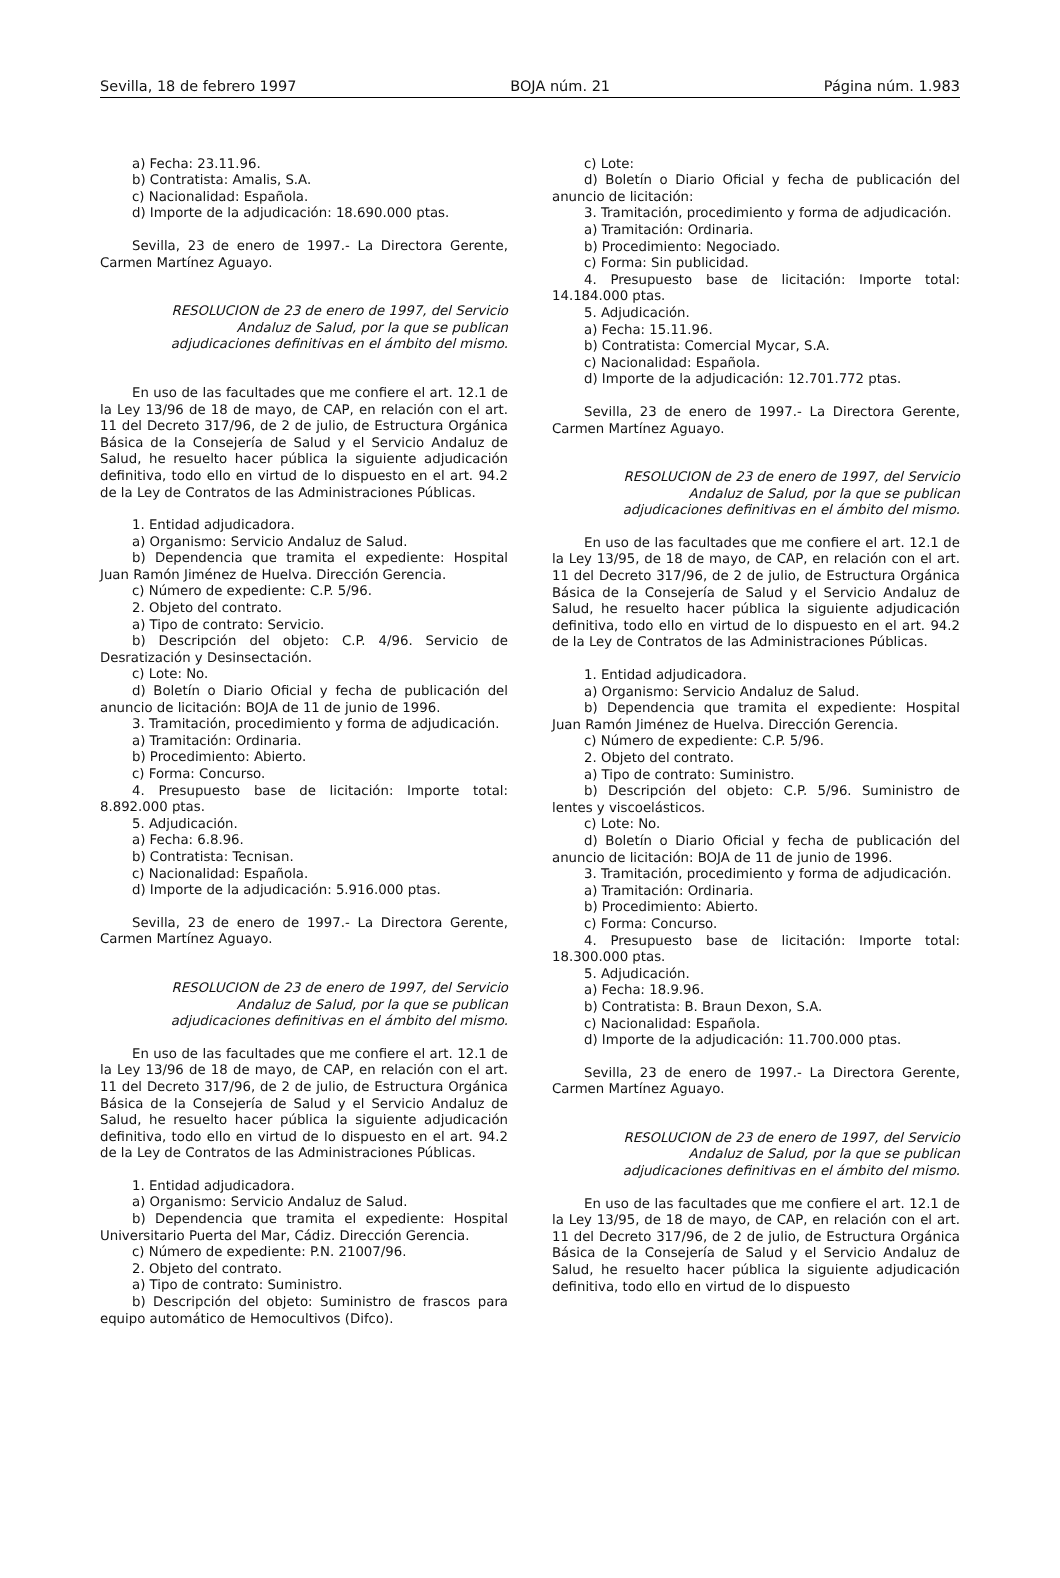Sevilla, 18 de febrero 1997 BOJA núm. 21 Página núm. 1.983
a) Fecha: 23.11.96.
b) Contratista: Amalis, S.A.
c) Nacionalidad: Española.
d) Importe de la adjudicación: 18.690.000 ptas.
Sevilla, 23 de enero de 1997.- La Directora Gerente, Carmen Martínez Aguayo.
RESOLUCION de 23 de enero de 1997, del Servicio Andaluz de Salud, por la que se publican adjudicaciones definitivas en el ámbito del mismo.
En uso de las facultades que me confiere el art. 12.1 de la Ley 13/96 de 18 de mayo, de CAP, en relación con el art. 11 del Decreto 317/96, de 2 de julio, de Estructura Orgánica Básica de la Consejería de Salud y el Servicio Andaluz de Salud, he resuelto hacer pública la siguiente adjudicación definitiva, todo ello en virtud de lo dispuesto en el art. 94.2 de la Ley de Contratos de las Administraciones Públicas.
1. Entidad adjudicadora.
a) Organismo: Servicio Andaluz de Salud.
b) Dependencia que tramita el expediente: Hospital Juan Ramón Jiménez de Huelva. Dirección Gerencia.
c) Número de expediente: C.P. 5/96.
2. Objeto del contrato.
a) Tipo de contrato: Servicio.
b) Descripción del objeto: C.P. 4/96. Servicio de Desratización y Desinsectación.
c) Lote: No.
d) Boletín o Diario Oficial y fecha de publicación del anuncio de licitación: BOJA de 11 de junio de 1996.
3. Tramitación, procedimiento y forma de adjudicación.
a) Tramitación: Ordinaria.
b) Procedimiento: Abierto.
c) Forma: Concurso.
4. Presupuesto base de licitación: Importe total: 8.892.000 ptas.
5. Adjudicación.
a) Fecha: 6.8.96.
b) Contratista: Tecnisan.
c) Nacionalidad: Española.
d) Importe de la adjudicación: 5.916.000 ptas.
Sevilla, 23 de enero de 1997.- La Directora Gerente, Carmen Martínez Aguayo.
RESOLUCION de 23 de enero de 1997, del Servicio Andaluz de Salud, por la que se publican adjudicaciones definitivas en el ámbito del mismo.
En uso de las facultades que me confiere el art. 12.1 de la Ley 13/96 de 18 de mayo, de CAP, en relación con el art. 11 del Decreto 317/96, de 2 de julio, de Estructura Orgánica Básica de la Consejería de Salud y el Servicio Andaluz de Salud, he resuelto hacer pública la siguiente adjudicación definitiva, todo ello en virtud de lo dispuesto en el art. 94.2 de la Ley de Contratos de las Administraciones Públicas.
1. Entidad adjudicadora.
a) Organismo: Servicio Andaluz de Salud.
b) Dependencia que tramita el expediente: Hospital Universitario Puerta del Mar, Cádiz. Dirección Gerencia.
c) Número de expediente: P.N. 21007/96.
2. Objeto del contrato.
a) Tipo de contrato: Suministro.
b) Descripción del objeto: Suministro de frascos para equipo automático de Hemocultivos (Difco).
c) Lote:
d) Boletín o Diario Oficial y fecha de publicación del anuncio de licitación:
3. Tramitación, procedimiento y forma de adjudicación.
a) Tramitación: Ordinaria.
b) Procedimiento: Negociado.
c) Forma: Sin publicidad.
4. Presupuesto base de licitación: Importe total: 14.184.000 ptas.
5. Adjudicación.
a) Fecha: 15.11.96.
b) Contratista: Comercial Mycar, S.A.
c) Nacionalidad: Española.
d) Importe de la adjudicación: 12.701.772 ptas.
Sevilla, 23 de enero de 1997.- La Directora Gerente, Carmen Martínez Aguayo.
RESOLUCION de 23 de enero de 1997, del Servicio Andaluz de Salud, por la que se publican adjudicaciones definitivas en el ámbito del mismo.
En uso de las facultades que me confiere el art. 12.1 de la Ley 13/95, de 18 de mayo, de CAP, en relación con el art. 11 del Decreto 317/96, de 2 de julio, de Estructura Orgánica Básica de la Consejería de Salud y el Servicio Andaluz de Salud, he resuelto hacer pública la siguiente adjudicación definitiva, todo ello en virtud de lo dispuesto en el art. 94.2 de la Ley de Contratos de las Administraciones Públicas.
1. Entidad adjudicadora.
a) Organismo: Servicio Andaluz de Salud.
b) Dependencia que tramita el expediente: Hospital Juan Ramón Jiménez de Huelva. Dirección Gerencia.
c) Número de expediente: C.P. 5/96.
2. Objeto del contrato.
a) Tipo de contrato: Suministro.
b) Descripción del objeto: C.P. 5/96. Suministro de lentes y viscoelásticos.
c) Lote: No.
d) Boletín o Diario Oficial y fecha de publicación del anuncio de licitación: BOJA de 11 de junio de 1996.
3. Tramitación, procedimiento y forma de adjudicación.
a) Tramitación: Ordinaria.
b) Procedimiento: Abierto.
c) Forma: Concurso.
4. Presupuesto base de licitación: Importe total: 18.300.000 ptas.
5. Adjudicación.
a) Fecha: 18.9.96.
b) Contratista: B. Braun Dexon, S.A.
c) Nacionalidad: Española.
d) Importe de la adjudicación: 11.700.000 ptas.
Sevilla, 23 de enero de 1997.- La Directora Gerente, Carmen Martínez Aguayo.
RESOLUCION de 23 de enero de 1997, del Servicio Andaluz de Salud, por la que se publican adjudicaciones definitivas en el ámbito del mismo.
En uso de las facultades que me confiere el art. 12.1 de la Ley 13/95, de 18 de mayo, de CAP, en relación con el art. 11 del Decreto 317/96, de 2 de julio, de Estructura Orgánica Básica de la Consejería de Salud y el Servicio Andaluz de Salud, he resuelto hacer pública la siguiente adjudicación definitiva, todo ello en virtud de lo dispuesto